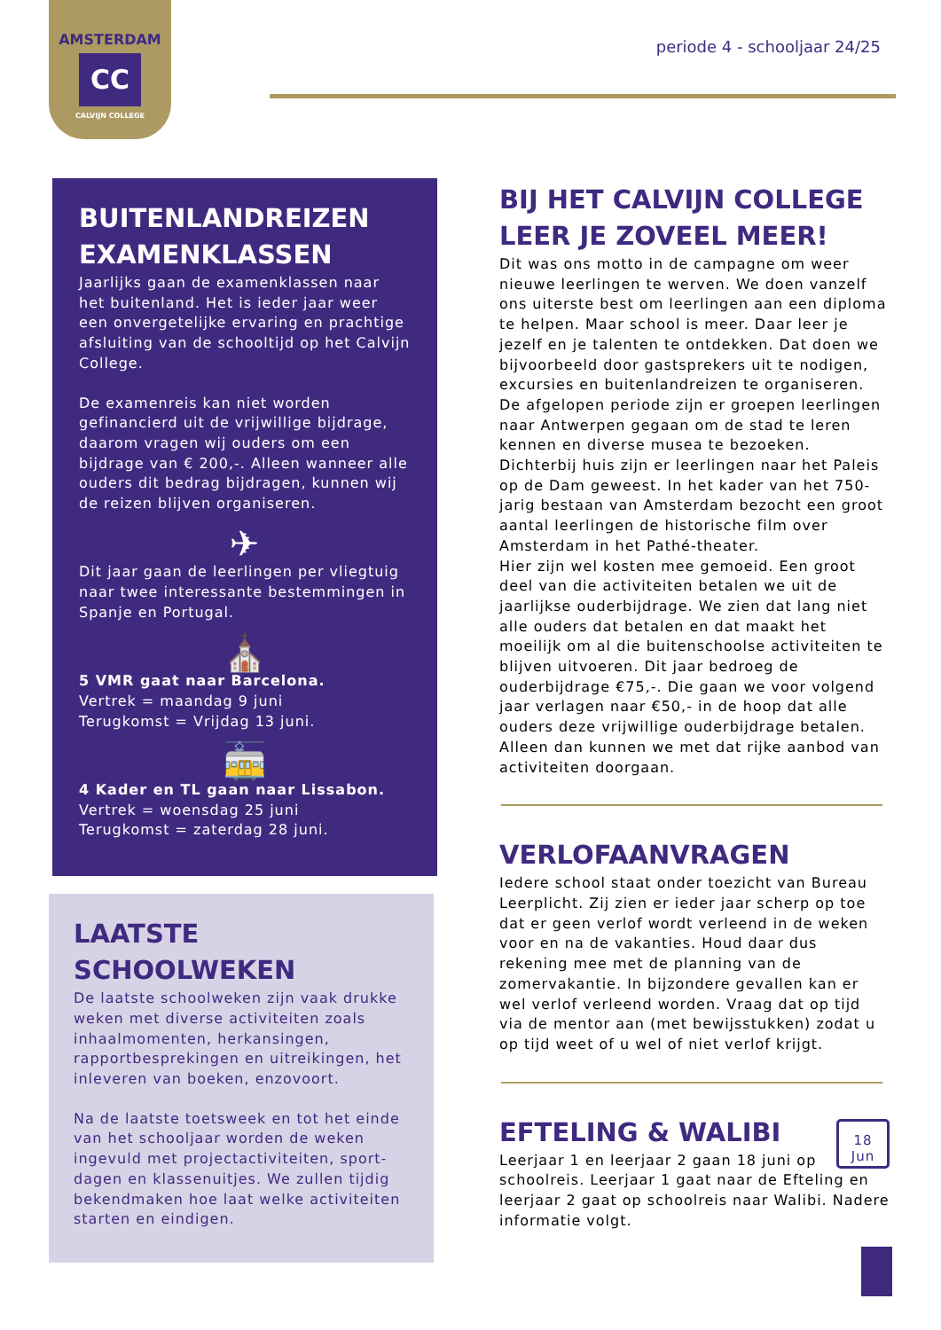AMSTERDAM
CC
CALVIJN COLLEGE
periode 4 - schooljaar 24/25
BUITENLANDREIZEN EXAMENKLASSEN
Jaarlijks gaan de examenklassen naar het buitenland. Het is ieder jaar weer een onvergetelijke ervaring en prachtige afsluiting van de schooltijd op het Calvijn College.
De examenreis kan niet worden gefinancierd uit de vrijwillige bijdrage, daarom vragen wij ouders om een bijdrage van € 200,-. Alleen wanneer alle ouders dit bedrag bijdragen, kunnen wij de reizen blijven organiseren.
✈
Dit jaar gaan de leerlingen per vliegtuig naar twee interessante bestemmingen in Spanje en Portugal.
⛪
5 VMR gaat naar Barcelona.
Vertrek = maandag 9 juni
Terugkomst = Vrijdag 13 juni.
🚋
4 Kader en TL gaan naar Lissabon.
Vertrek = woensdag 25 juni
Terugkomst = zaterdag 28 juni.
LAATSTE SCHOOLWEKEN
De laatste schoolweken zijn vaak drukke weken met diverse activiteiten zoals inhaalmomenten, herkansingen, rapportbesprekingen en uitreikingen, het inleveren van boeken, enzovoort.
Na de laatste toetsweek en tot het einde van het schooljaar worden de weken ingevuld met projectactiviteiten, sport-dagen en klassenuitjes. We zullen tijdig bekendmaken hoe laat welke activiteiten starten en eindigen.
BIJ HET CALVIJN COLLEGE LEER JE ZOVEEL MEER!
Dit was ons motto in de campagne om weer nieuwe leerlingen te werven. We doen vanzelf ons uiterste best om leerlingen aan een diploma te helpen. Maar school is meer. Daar leer je jezelf en je talenten te ontdekken. Dat doen we bijvoorbeeld door gastsprekers uit te nodigen, excursies en buitenlandreizen te organiseren. De afgelopen periode zijn er groepen leerlingen naar Antwerpen gegaan om de stad te leren kennen en diverse musea te bezoeken. Dichterbij huis zijn er leerlingen naar het Paleis op de Dam geweest. In het kader van het 750-jarig bestaan van Amsterdam bezocht een groot aantal leerlingen de historische film over Amsterdam in het Pathé-theater.
Hier zijn wel kosten mee gemoeid. Een groot deel van die activiteiten betalen we uit de jaarlijkse ouderbijdrage. We zien dat lang niet alle ouders dat betalen en dat maakt het moeilijk om al die buitenschoolse activiteiten te blijven uitvoeren. Dit jaar bedroeg de ouderbijdrage €75,-. Die gaan we voor volgend jaar verlagen naar €50,- in de hoop dat alle ouders deze vrijwillige ouderbijdrage betalen. Alleen dan kunnen we met dat rijke aanbod van activiteiten doorgaan.
VERLOFAANVRAGEN
Iedere school staat onder toezicht van Bureau Leerplicht. Zij zien er ieder jaar scherp op toe dat er geen verlof wordt verleend in de weken voor en na de vakanties. Houd daar dus rekening mee met de planning van de zomervakantie. In bijzondere gevallen kan er wel verlof verleend worden. Vraag dat op tijd via de mentor aan (met bewijsstukken) zodat u op tijd weet of u wel of niet verlof krijgt.
18
Jun
EFTELING & WALIBI
Leerjaar 1 en leerjaar 2 gaan 18 juni op schoolreis. Leerjaar 1 gaat naar de Efteling en leerjaar 2 gaat op schoolreis naar Walibi. Nadere informatie volgt.